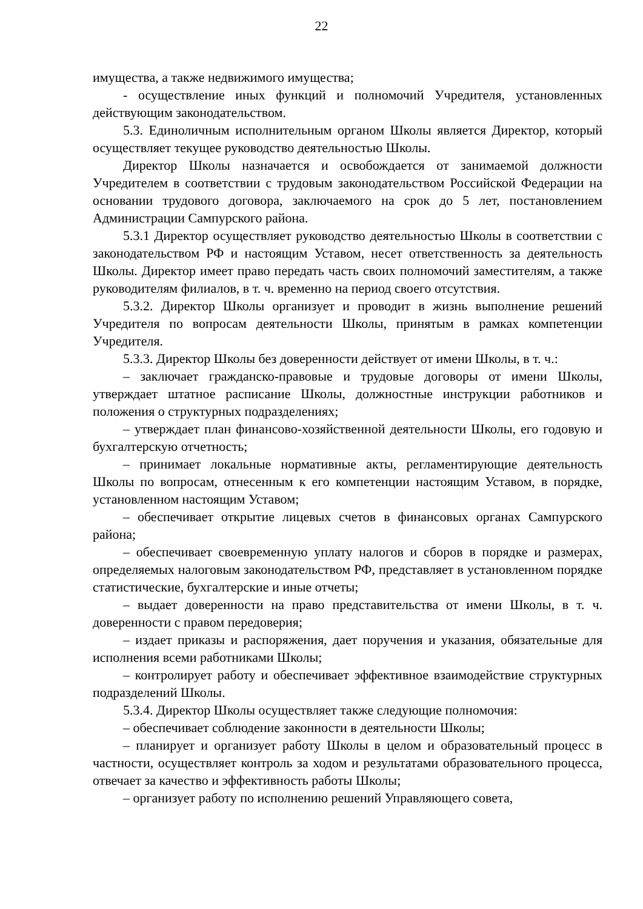22
имущества, а также недвижимого имущества;
- осуществление иных функций и полномочий Учредителя, установленных действующим законодательством.
5.3. Единоличным исполнительным органом Школы является Директор, который осуществляет текущее руководство деятельностью Школы.
Директор Школы назначается и освобождается от занимаемой должности Учредителем в соответствии с трудовым законодательством Российской Федерации на основании трудового договора, заключаемого на срок до 5 лет, постановлением Администрации Сампурского района.
5.3.1 Директор осуществляет руководство деятельностью Школы в соответствии с законодательством РФ и настоящим Уставом, несет ответственность за деятельность Школы. Директор имеет право передать часть своих полномочий заместителям, а также руководителям филиалов, в т. ч. временно на период своего отсутствия.
5.3.2. Директор Школы организует и проводит в жизнь выполнение решений Учредителя по вопросам деятельности Школы, принятым в рамках компетенции Учредителя.
5.3.3. Директор Школы без доверенности действует от имени Школы, в т. ч.:
– заключает гражданско-правовые и трудовые договоры от имени Школы, утверждает штатное расписание Школы, должностные инструкции работников и положения о структурных подразделениях;
– утверждает план финансово-хозяйственной деятельности Школы, его годовую и бухгалтерскую отчетность;
– принимает локальные нормативные акты, регламентирующие деятельность Школы по вопросам, отнесенным к его компетенции настоящим Уставом, в порядке, установленном настоящим Уставом;
– обеспечивает открытие лицевых счетов в финансовых органах Сампурского района;
– обеспечивает своевременную уплату налогов и сборов в порядке и размерах, определяемых налоговым законодательством РФ, представляет в установленном порядке статистические, бухгалтерские и иные отчеты;
– выдает доверенности на право представительства от имени Школы, в т. ч. доверенности с правом передоверия;
– издает приказы и распоряжения, дает поручения и указания, обязательные для исполнения всеми работниками Школы;
– контролирует работу и обеспечивает эффективное взаимодействие структурных подразделений Школы.
5.3.4. Директор Школы осуществляет также следующие полномочия:
– обеспечивает соблюдение законности в деятельности Школы;
– планирует и организует работу Школы в целом и образовательный процесс в частности, осуществляет контроль за ходом и результатами образовательного процесса, отвечает за качество и эффективность работы Школы;
– организует работу по исполнению решений Управляющего совета,